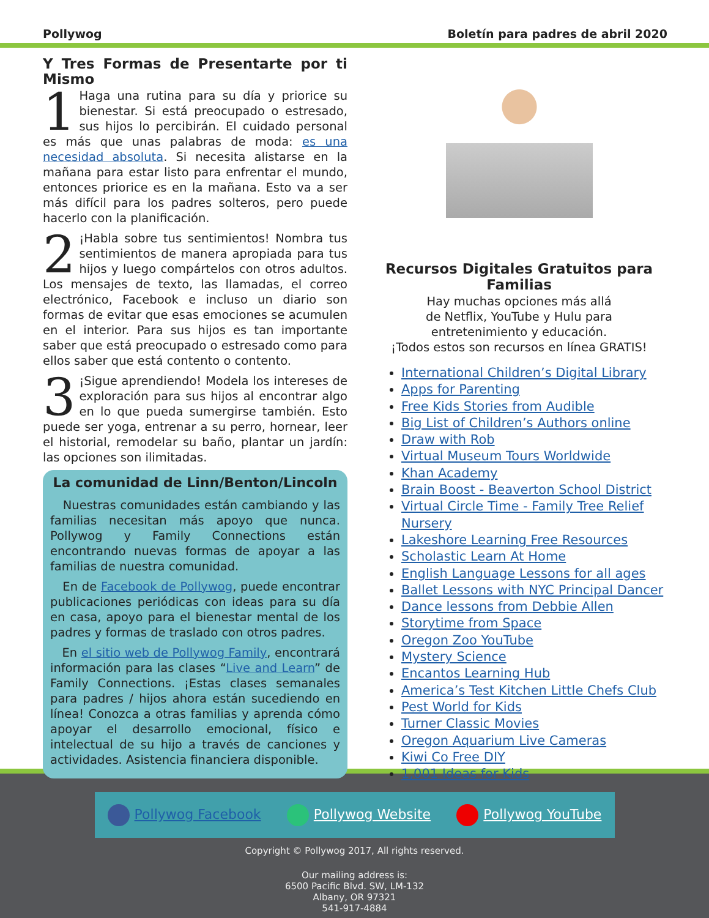Pollywog Boletín para padres de abril 2020
Y Tres Formas de Presentarte por ti Mismo
1 Haga una rutina para su día y priorice su bienestar. Si está preocupado o estresado, sus hijos lo percibirán. El cuidado personal es más que unas palabras de moda: es una necesidad absoluta. Si necesita alistarse en la mañana para estar listo para enfrentar el mundo, entonces priorice es en la mañana. Esto va a ser más difícil para los padres solteros, pero puede hacerlo con la planificación.
2 ¡Habla sobre tus sentimientos! Nombra tus sentimientos de manera apropiada para tus hijos y luego compártelos con otros adultos. Los mensajes de texto, las llamadas, el correo electrónico, Facebook e incluso un diario son formas de evitar que esas emociones se acumulen en el interior. Para sus hijos es tan importante saber que está preocupado o estresado como para ellos saber que está contento o contento.
3 ¡Sigue aprendiendo! Modela los intereses de exploración para sus hijos al encontrar algo en lo que pueda sumergirse también. Esto puede ser yoga, entrenar a su perro, hornear, leer el historial, remodelar su baño, plantar un jardín: las opciones son ilimitadas.
La comunidad de Linn/Benton/Lincoln
Nuestras comunidades están cambiando y las familias necesitan más apoyo que nunca. Pollywog y Family Connections están encontrando nuevas formas de apoyar a las familias de nuestra comunidad.
En de Facebook de Pollywog, puede encontrar publicaciones periódicas con ideas para su día en casa, apoyo para el bienestar mental de los padres y formas de traslado con otros padres.
En el sitio web de Pollywog Family, encontrará información para las clases “Live and Learn” de Family Connections. ¡Estas clases semanales para padres / hijos ahora están sucediendo en línea! Conozca a otras familias y aprenda cómo apoyar el desarrollo emocional, físico e intelectual de su hijo a través de canciones y actividades. Asistencia financiera disponible.
Recursos Digitales Gratuitos para Familias
Hay muchas opciones más allá
de Netflix, YouTube y Hulu para
entretenimiento y educación.
¡Todos estos son recursos en línea GRATIS!
International Children’s Digital Library
Apps for Parenting
Free Kids Stories from Audible
Big List of Children’s Authors online
Draw with Rob
Virtual Museum Tours Worldwide
Khan Academy
Brain Boost - Beaverton School District
Virtual Circle Time - Family Tree Relief Nursery
Lakeshore Learning Free Resources
Scholastic Learn At Home
English Language Lessons for all ages
Ballet Lessons with NYC Principal Dancer
Dance lessons from Debbie Allen
Storytime from Space
Oregon Zoo YouTube
Mystery Science
Encantos Learning Hub
America’s Test Kitchen Little Chefs Club
Pest World for Kids
Turner Classic Movies
Oregon Aquarium Live Cameras
Kiwi Co Free DIY
1,001 Ideas for Kids
Pollywog Facebook Pollywog Website Pollywog YouTube
Copyright © Pollywog 2017, All rights reserved.
Our mailing address is:
6500 Pacific Blvd. SW, LM-132
Albany, OR 97321
541-917-4884